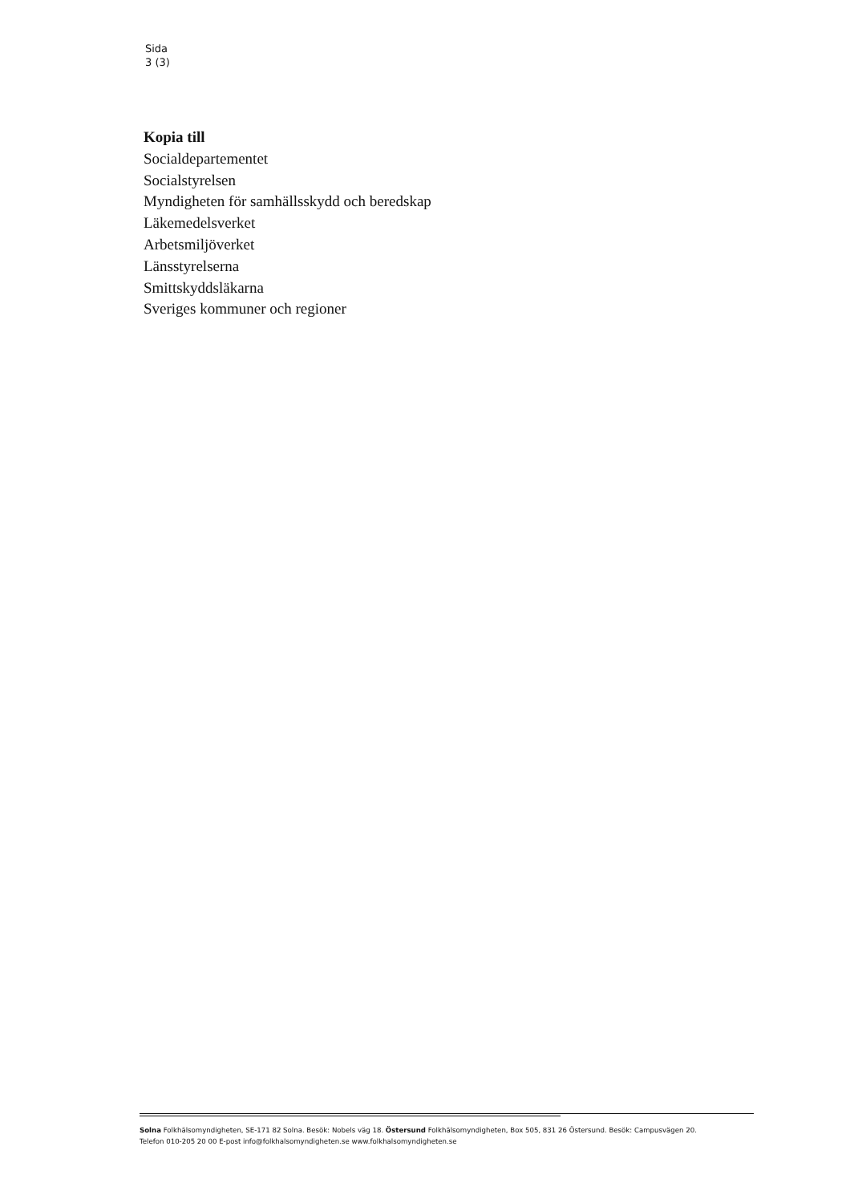Sida
3 (3)
Kopia till
Socialdepartementet
Socialstyrelsen
Myndigheten för samhällsskydd och beredskap
Läkemedelsverket
Arbetsmiljöverket
Länsstyrelserna
Smittskyddsläkarna
Sveriges kommuner och regioner
Solna Folkhälsomyndigheten, SE-171 82 Solna. Besök: Nobels väg 18. Östersund Folkhälsomyndigheten, Box 505, 831 26 Östersund. Besök: Campusvägen 20.
Telefon 010-205 20 00 E-post info@folkhalsomyndigheten.se www.folkhalsomyndigheten.se